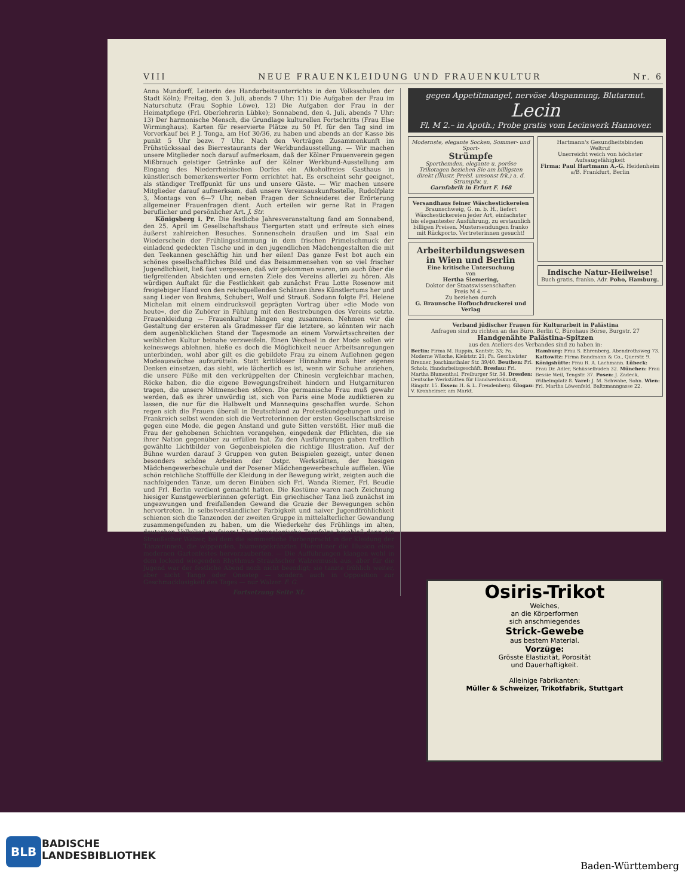VIII NEUE FRAUENKLEIDUNG UND FRAUENKULTUR Nr. 6
Anna Mundorff, Leiterin des Handarbeitsunterrichts in den Volksschulen der Stadt Köln); Freitag, den 3. Juli, abends 7 Uhr: 11) Die Aufgaben der Frau im Naturschutz (Frau Sophie Löwe), 12) Die Aufgaben der Frau in der Heimatpflege (Frl. Oberlehrerin Lübke); Sonnabend, den 4. Juli, abends 7 Uhr: 13) Der harmonische Mensch, die Grundlage kulturellen Fortschritts (Frau Else Wirminghaus). Karten für reservierte Plätze zu 50 Pf. für den Tag sind im Vorverkauf bei P. J. Tonga, am Hof 30/36, zu haben und abends an der Kasse bis punkt 5 Uhr bezw. 7 Uhr. Nach den Vorträgen Zusammenkunft im Frühstückssaal des Bierrestaurants der Werkbundausstellung. — Wir machen unsere Mitglieder noch darauf aufmerksam, daß der Kölner Frauenverein gegen Mißbrauch geistiger Getränke auf der Kölner Werkbund-Ausstellung am Eingang des Niederrheinischen Dorfes ein Alkoholfreies Gasthaus in künstlerisch bemerkenswerter Form errichtet hat. Es erscheint sehr geeignet, als ständiger Treffpunkt für uns und unsere Gäste. — Wir machen unsere Mitglieder darauf aufmerksam, daß unsere Vereinsauskunftsstelle, Rudolfplatz 3, Montags von 6—7 Uhr, neben Fragen der Schneiderei der Erörterung allgemeiner Frauenfragen dient. Auch erteilen wir gerne Rat in Fragen beruflicher und persönlicher Art. J. Str.
Königsberg i. Pr. Die festliche Jahresveranstaltung fand am Sonnabend, den 25. April im Gesellschaftshaus Tiergarten statt und erfreute sich eines äußerst zahlreichen Besuches. Sonnenschein draußen und im Saal ein Wiederschein der Frühlingsstimmung in dem frischen Primelschmuck der einladend gedeckten Tische und in den jugendlichen Mädchengestalten die mit den Teekannen geschäftig hin und her eilen! Das ganze Fest bot auch ein schönes gesellschaftliches Bild und das Beisammensehen von so viel frischer Jugendlichkeit, ließ fast vergessen, daß wir gekommen waren, um auch über die tiefgreifenden Absichten und ernsten Ziele des Vereins allerlei zu hören. Als würdigen Auftakt für die Festlichkeit gab zunächst Frau Lotte Rosenow mit freigiebiger Hand von den reichquellenden Schätzen ihres Künstlertums her und sang Lieder von Brahms, Schubert, Wolf und Strauß. Sodann folgte Frl. Helene Michelan mit einem eindrucksvoll geprägten Vortrag über »die Mode von heute«, der die Zuhörer in Fühlung mit den Bestrebungen des Vereins setzte. Frauenkleidung — Frauenkultur hängen eng zusammen. Nehmen wir die Gestaltung der ersteren als Gradmesser für die letztere, so könnten wir nach dem augenblicklichen Stand der Tagesmode an einem Vorwärtsschreiten der weiblichen Kultur beinahe verzweifeln. Einen Wechsel in der Mode sollen wir keineswegs ablehnen, hieße es doch die Möglichkeit neuer Arbeitsanregungen unterbinden, wohl aber gilt es die gebildete Frau zu einem Auflehnen gegen Modeauswüchse aufzurütteln. Statt kritikloser Hinnahme muß hier eigenes Denken einsetzen, das sieht, wie lächerlich es ist, wenn wir Schuhe anziehen, die unsere Füße mit den verkrüppelten der Chinesin vergleichbar machen, Röcke haben, die die eigene Bewegungsfreiheit hindern und Hutgarnituren tragen, die unsere Mitmenschen stören. Die germanische Frau muß gewahr werden, daß es ihrer unwürdig ist, sich von Paris eine Mode zudiktieren zu lassen, die nur für die Halbwelt und Mannequins geschaffen wurde. Schon regen sich die Frauen überall in Deutschland zu Protestkundgebungen und in Frankreich selbst wenden sich die Vertreterinnen der ersten Gesellschaftskreise gegen eine Mode, die gegen Anstand und gute Sitten verstößt. Hier muß die Frau der gehobenen Schichten vorangehen, eingedenk der Pflichten, die sie ihrer Nation gegenüber zu erfüllen hat. Zu den Ausführungen gaben trefflich gewählte Lichtbilder von Gegenbeispielen die richtige Illustration. Auf der Bühne wurden darauf 3 Gruppen von guten Beispielen gezeigt, unter denen besonders schöne Arbeiten der Ostpr. Werkstätten, der hiesigen Mädchengewerbeschule und der Posener Mädchengewerbeschule auffielen. Wie schön reichliche Stofffülle der Kleidung in der Bewegung wirkt, zeigten auch die nachfolgenden Tänze, um deren Einüben sich Frl. Wanda Riemer, Frl. Beudie und Frl. Berlin verdient gemacht hatten. Die Kostüme waren nach Zeichnung hiesiger Kunstgewerblerinnen gefertigt. Ein griechischer Tanz ließ zunächst im ungezwungen und freifallenden Gewand die Grazie der Bewegungen schön hervortreten. In selbstverständlicher Farbigkeit und naiver Jugendfröhlichkeit schienen sich die Tanzenden der zweiten Gruppe in mittelalterlicher Gewandung zusammengefunden zu haben, um die Wiederkehr des Frühlings im alten, deutschen Volkslied zu feiern! Die chronologische Tanzfolge beschloß dann ein Straußscher Walzer, bei dem die sommerliche Farbenpracht in der Kleidung der Tänzerinnen, die wippenden, blumengekränzten Florentiner die Illusion eines modernen Gartenfestes hervorzauberten. — Die Aufführungen klangen wohl in dem lockend wiegenden Rhythmus Straußscher Walzermusik aus, aber für die Jugend war der festliche Abend noch nicht beendigt; sie tanzte fröhlich weiter, aber nicht Tango oder Onestep — sondern auch in Opposition zur Geschmacklosigkeit des Tages — nur Walzer. F. G.
Fortsetzung Seite XI.
gegen Appetitmangel, nervöse Abspannung, Blutarmut.
Lecin
Fl. M 2.– in Apoth.; Probe gratis vom Lecinwerk Hannover.
Modernste, elegante Socken, Sommer- und Sport-
Strümpfe
Sporthemden, elegante u. poröse Trikotagen beziehen Sie am billigsten direkt (Illustr. Preisl. umsonst frk.) a. d. Strumpfw. u.
Garnfabrik in Erfurt F. 168
Versandhaus feiner Wäschestickereien Braunschweig, G. m. b. H., liefert Wäschestickereien jeder Art, einfachster bis elegantester Ausführung, zu erstaunlich billigen Preisen. Mustersendungen franko mit Rückporto. Vertreterinnen gesucht!
Arbeiterbildungswesen in Wien und Berlin
Eine kritische Untersuchung
von
Hertha Siemering,
Doktor der Staatswissenschaften
Preis M 4.—
Zu beziehen durch
G. Braunsche Hofbuchdruckerei und Verlag
Hartmann's Gesundheitsbinden
Weltruf
Unerreicht weich von höchster Aufsaugefähigkeit
Firma: Paul Hartmann A.-G. Heidenheim a/B. Frankfurt, Berlin
Indische Natur-Heilweise!
Buch gratis, franko. Adr. Poho, Hamburg.
Verband jüdischer Frauen für Kulturarbeit in Palästina
Anfragen sind zu richten an das Büro, Berlin C, Bürohaus Börse, Burgstr. 27
Handgenähte Palästina-Spitzen
aus den Ateliers des Verbandes sind zu haben in:
Berlin: Firma M. Ruppin, Kantstr. 33; Fa. Moderne Wäsche, Kleiststr. 21; Fa. Geschwister Brenner, Joachimsthaler Str. 39/40. Beuthen: Frl. Scholz, Handarbeitsgeschäft. Breslau: Frl. Martha Blumenthal, Freiburger Str. 34. Dresden: Deutsche Werkstätten für Handwerkskunst, Ringstr. 15. Essen: H. & L. Freudenberg. Glogau: V. Kronheimer, am Markt.
Hamburg: Frau S. Ehrenberg, Abendrothsweg 73. Kattowitz: Firma Bandmann & Co., Querstr. 9. Königshütte: Frau R. A. Lachmann. Lübeck: Frau Dr. Adler, Schüsselbuden 32. München: Frau Bessie Weil, Tengstr. 37. Posen: J. Zadeck, Wilhelmplatz 8. Varel: J. M. Schwabe, Sohn. Wien: Frl. Martha Löwenfeld, Baltzmanngasse 22.
Osiris-Trikot
Weiches,
an die Körperformen
sich anschmiegendes
Strick-Gewebe
aus bestem Material.
Vorzüge:
Grösste Elastizität, Porosität
und Dauerhaftigkeit.
Alleinige Fabrikanten:
Müller & Schweizer, Trikotfabrik, Stuttgart
BLB
BADISCHE
LANDESBIBLIOTHEK
Baden-Württemberg